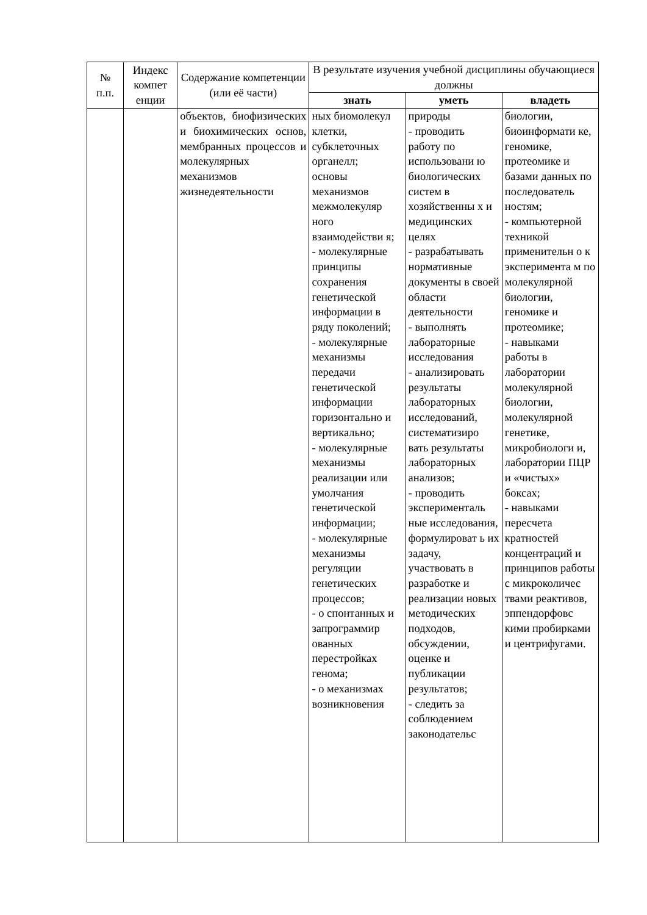| № п.п. | Индекс компет енции | Содержание компетенции (или её части) | В результате изучения учебной дисциплины обучающиеся должны | | |
| --- | --- | --- | --- | --- | --- |
| | | | знать | уметь | владеть |
| | | объектов, биофизических и биохимических основ, мембранных процессов и молекулярных механизмов жизнедеятельности | ных биомолекул клетки, субклеточных органелл; основы механизмов межмолекуляр ного взаимодействи я; - молекулярные принципы сохранения генетической информации в ряду поколений; - молекулярные механизмы передачи генетической информации горизонтально и вертикально; - молекулярные механизмы реализации или умолчания генетической информации; - молекулярные механизмы регуляции генетических процессов; - о спонтанных и запрограммир ованных перестройках генома; - о механизмах возникновения | природы - проводить работу по использовани ю биологических систем в хозяйственны х и медицинских целях - разрабатывать нормативные документы в своей области деятельности - выполнять лабораторные исследования - анализировать результаты лабораторных исследований, систематизиро вать результаты лабораторных анализов; - проводить эксперименталь ные исследования, формулироват ь их задачу, участвовать в разработке и реализации новых методических подходов, обсуждении, оценке и публикации результатов; - следить за соблюдением законодательс | биологии, биоинформати ке, геномике, протеомике и базами данных по последователь ностям; - компьютерной техникой применительн о к эксперимента м по молекулярной биологии, геномике и протеомике; - навыками работы в лаборатории молекулярной биологии, молекулярной генетике, микробиологи и, лаборатории ПЦР и «чистых» боксах; - навыками пересчета кратностей концентраций и принципов работы с микроколичес твами реактивов, эппендорфовс кими пробирками и центрифугами. |